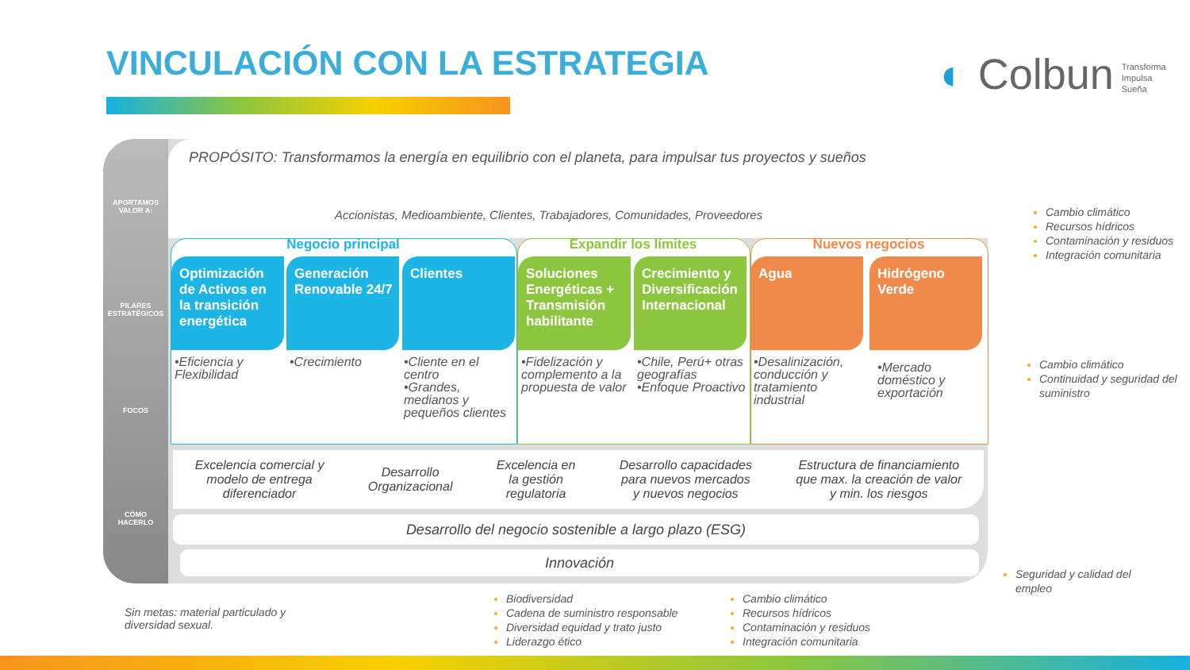VINCULACIÓN CON LA ESTRATEGIA
◐ Colbun Transforma
Impulsa
Sueña
APORTAMOS
VALOR A:
PILARES
ESTRATÉGICOS
FOCOS
CÓMO
HACERLO
PROPÓSITO: Transformamos la energía en equilibrio con el planeta, para impulsar tus proyectos y sueños
Accionistas, Medioambiente, Clientes, Trabajadores, Comunidades, Proveedores
Negocio principal Expandir los límites Nuevos negocios
Optimización de Activos en la transición energética
Generación Renovable 24/7
Clientes
Soluciones Energéticas + Transmisión habilitante
Crecimiento y Diversificación Internacional
Agua
Hidrógeno Verde
•Eficiencia y Flexibilidad
•Crecimiento
•Cliente en el centro
•Grandes, medianos y pequeños clientes
•Fidelización y complemento a la propuesta de valor
•Chile, Perú+ otras geografías
•Enfoque Proactivo
•Desalinización, conducción y tratamiento industrial
•Mercado doméstico y exportación
Excelencia comercial y
modelo de entrega
diferenciador
Desarrollo
Organizacional
Excelencia en
la gestión
regulatoria
Desarrollo capacidades
para nuevos mercados
y nuevos negocios
Estructura de financiamiento
que max. la creación de valor
y min. los riesgos
Desarrollo del negocio sostenible a largo plazo (ESG)
Innovación
Cambio climático
Recursos hídricos
Contaminación y residuos
Integración comunitaria
Cambio climático
Continuidad y seguridad del suministro
Seguridad y calidad del empleo
Biodiversidad
Cadena de suministro responsable
Diversidad equidad y trato justo
Liderazgo ético
Cambio climático
Recursos hídricos
Contaminación y residuos
Integración comunitaria
Sin metas: material particulado y
diversidad sexual.